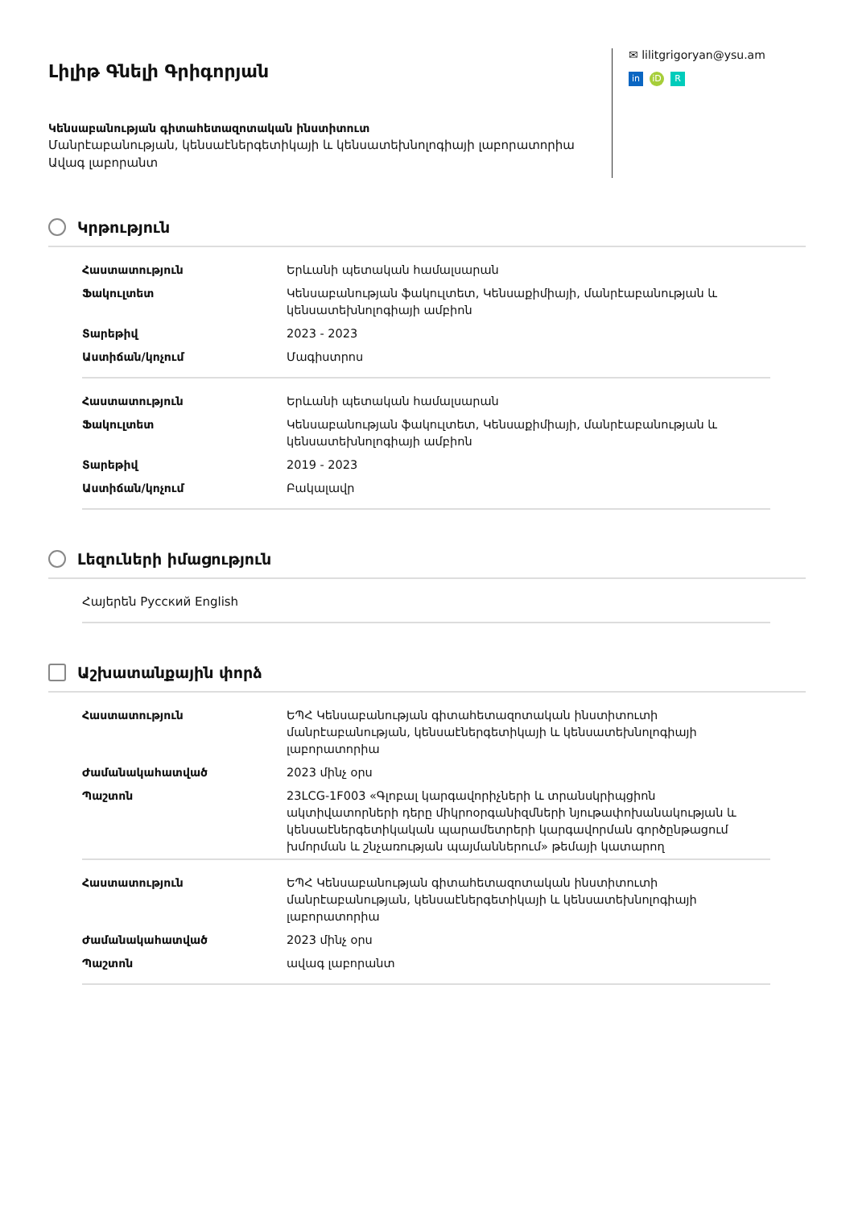Լիլիթ Գնելի Գրիգորյան
Կենսաբանության գիտահետազոտական ինստիտուտ
Մանրէաբանության, կենսաէներգետիկայի և կենսատեխնոլոգիայի լաբորատորիա
Ավագ լաբորանտ
✉ lilitgrigoryan@ysu.am
in iD R
Կրթություն
| Հաստատություն | Երևանի պետական համալսարան |
| Ֆակուլտետ | Կենսաբանության ֆակուլտետ, Կենսաքիմիայի, մանրէաբանության և կենսատեխնոլոգիայի ամբիոն |
| Տարեթիվ | 2023 - 2023 |
| Աստիճան/կոչում | Մագիստրոս |
| Հաստատություն | Երևանի պետական համալսարան |
| Ֆակուլտետ | Կենսաբանության ֆակուլտետ, Կենսաքիմիայի, մանրէաբանության և կենսատեխնոլոգիայի ամբիոն |
| Տարեթիվ | 2019 - 2023 |
| Աստիճան/կոչում | Բակալավր |
Լեզուների իմացություն
| Հայերեն Русский English |
Աշխատանքային փորձ
| Հաստատություն | ԵՊՀ Կենսաբանության գիտահետազոտական ինստիտուտի մանրէաբանության, կենսաէներգետիկայի և կենսատեխնոլոգիայի լաբորատորիա |
| Ժամանակահատված | 2023 մինչ օրս |
| Պաշտոն | 23LCG-1F003 «Գլոբալ կարգավորիչների և տրանսկրիպցիոն ակտիվատորների դերը միկրոօրգանիզմների նյութափոխանակության և կենսաէներգետիկական պարամետրերի կարգավորման գործընթացում խմորման և շնչառության պայմաններում» թեմայի կատարող |
| Հաստատություն | ԵՊՀ Կենսաբանության գիտահետազոտական ինստիտուտի մանրէաբանության, կենսաէներգետիկայի և կենսատեխնոլոգիայի լաբորատորիա |
| Ժամանակահատված | 2023 մինչ օրս |
| Պաշտոն | ավագ լաբորանտ |